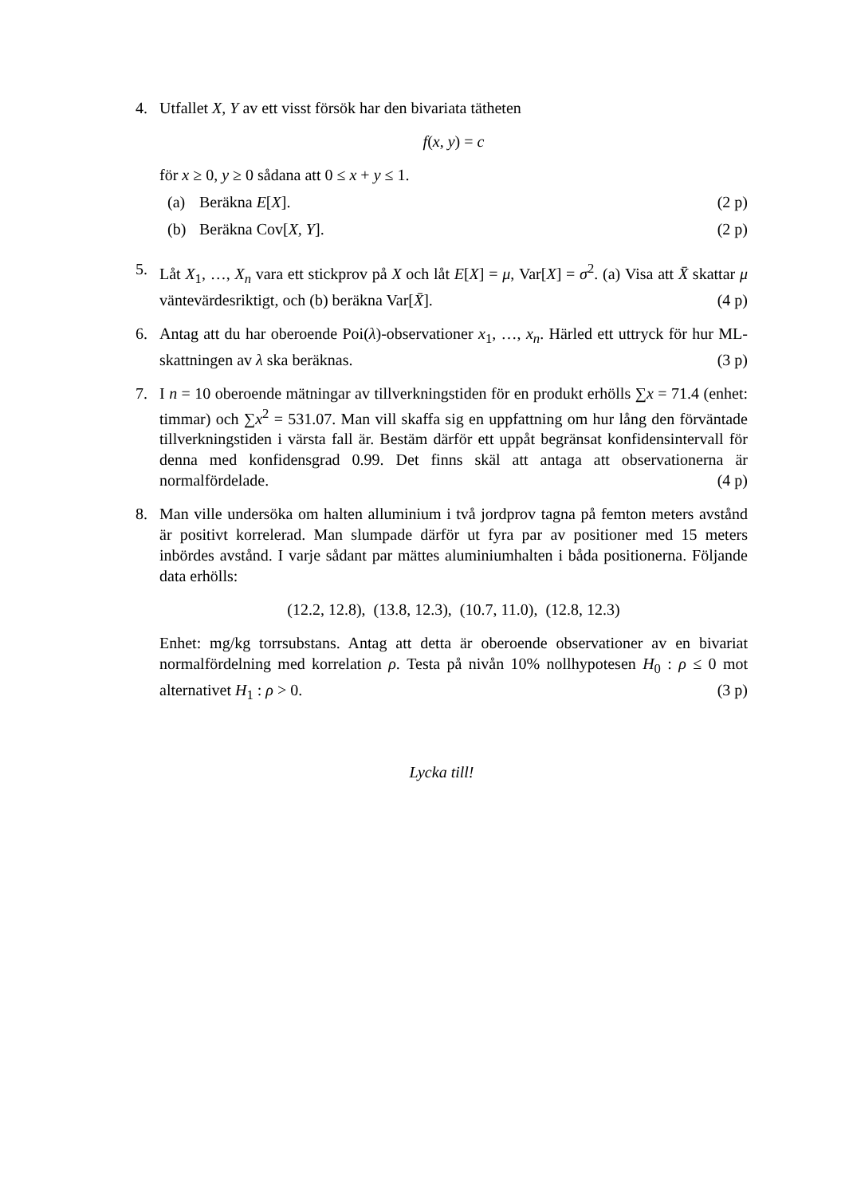4. Utfallet X, Y av ett visst försök har den bivariata tätheten
f(x, y) = c
för x ≥ 0, y ≥ 0 sådana att 0 ≤ x + y ≤ 1.
(a) Beräkna E[X]. (2 p)
(b) Beräkna Cov[X, Y]. (2 p)
5. Låt X<sub>1</sub>, …, X<sub>n</sub> vara ett stickprov på X och låt E[X] = μ, Var[X] = σ<sup>2</sup>. (a) Visa att X̄ skattar μ väntevärdesriktigt, och (b) beräkna Var[X̄]. (4 p)
6. Antag att du har oberoende Poi(λ)-observationer x<sub>1</sub>, …, x<sub>n</sub>. Härled ett uttryck för hur ML-skattningen av λ ska beräknas. (3 p)
7. I n = 10 oberoende mätningar av tillverkningstiden för en produkt erhölls ∑x = 71.4 (enhet: timmar) och ∑x<sup>2</sup> = 531.07. Man vill skaffa sig en uppfattning om hur lång den förväntade tillverkningstiden i värsta fall är. Bestäm därför ett uppåt begränsat konfidensintervall för denna med konfidensgrad 0.99. Det finns skäl att antaga att observationerna är normalfördelade. (4 p)
8. Man ville undersöka om halten alluminium i två jordprov tagna på femton meters avstånd är positivt korrelerad. Man slumpade därför ut fyra par av positioner med 15 meters inbördes avstånd. I varje sådant par mättes aluminiumhalten i båda positionerna. Följande data erhölls:
(12.2, 12.8), (13.8, 12.3), (10.7, 11.0), (12.8, 12.3)
Enhet: mg/kg torrsubstans. Antag att detta är oberoende observationer av en bivariat normalfördelning med korrelation ρ. Testa på nivån 10% nollhypotesen H<sub>0</sub> : ρ ≤ 0 mot alternativet H<sub>1</sub> : ρ > 0. (3 p)
Lycka till!